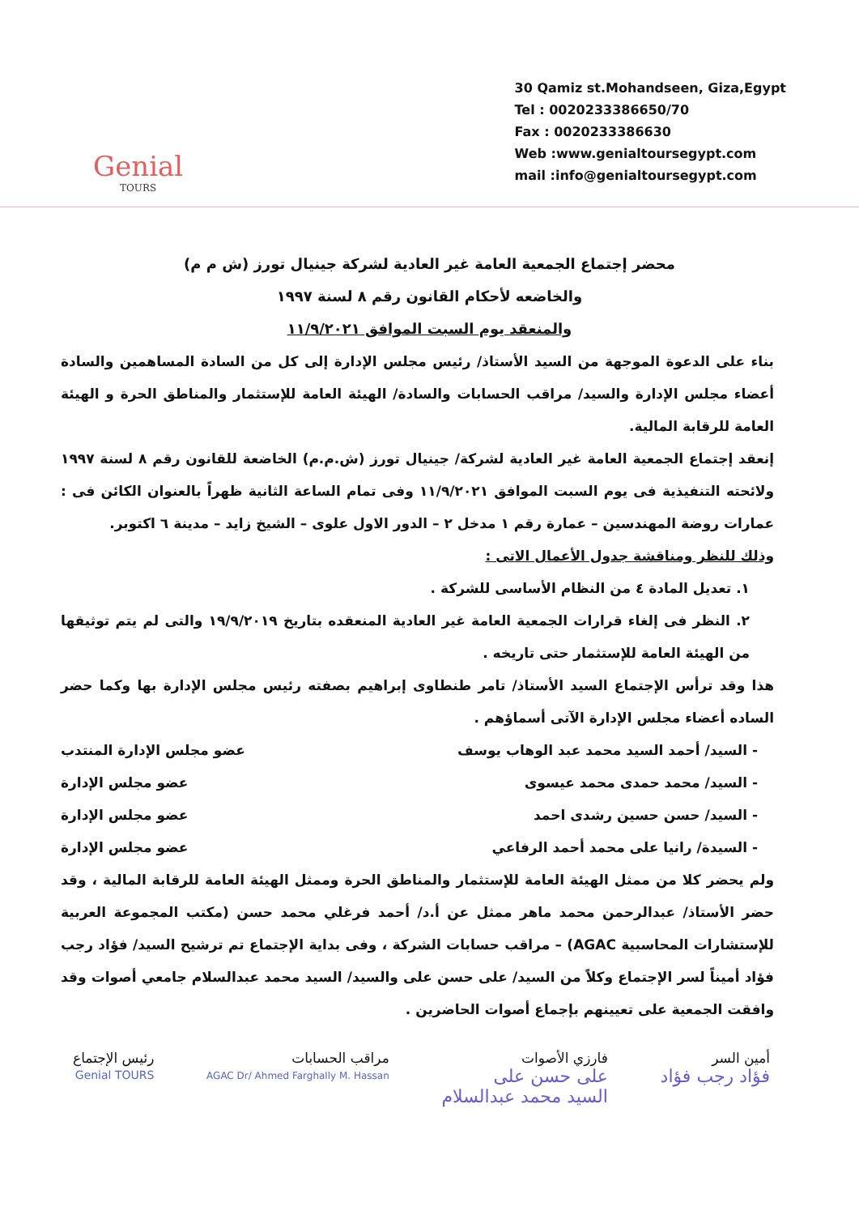Genial
TOURS
30 Qamiz st.Mohandseen, Giza,Egypt
Tel : 0020233386650/70
Fax : 0020233386630
Web :www.genialtoursegypt.com
mail :info@genialtoursegypt.com
محضر إجتماع الجمعية العامة غير العادية لشركة جينيال تورز (ش م م)
والخاضعه لأحكام القانون رقم ٨ لسنة ١٩٩٧
والمنعقد يوم السبت الموافق ١١/٩/٢٠٢١
بناء على الدعوة الموجهة من السيد الأستاذ/ رئيس مجلس الإدارة إلى كل من السادة المساهمين والسادة أعضاء مجلس الإدارة والسيد/ مراقب الحسابات والسادة/ الهيئة العامة للإستثمار والمناطق الحرة و الهيئة العامة للرقابة المالية.
إنعقد إجتماع الجمعية العامة غير العادية لشركة/ جينيال تورز (ش.م.م) الخاضعة للقانون رقم ٨ لسنة ١٩٩٧ ولائحته التنفيذية فى يوم السبت الموافق ١١/٩/٢٠٢١ وفى تمام الساعة الثانية ظهراً بالعنوان الكائن فى : عمارات روضة المهندسين – عمارة رقم ١ مدخل ٢ – الدور الاول علوى – الشيخ زايد – مدينة ٦ اكتوبر.
وذلك للنظر ومناقشة جدول الأعمال الاتى :
١. تعديل المادة ٤ من النظام الأساسى للشركة .
٢. النظر فى إلغاء قرارات الجمعية العامة غير العادية المنعقده بتاريخ ١٩/٩/٢٠١٩ والتى لم يتم توثيقها من الهيئة العامة للإستثمار حتى تاريخه .
هذا وقد ترأس الإجتماع السيد الأستاذ/ تامر طنطاوى إبراهيم بصفته رئيس مجلس الإدارة بها وكما حضر الساده أعضاء مجلس الإدارة الآتى أسماؤهم .
- السيد/ أحمد السيد محمد عبد الوهاب يوسف عضو مجلس الإدارة المنتدب
- السيد/ محمد حمدى محمد عيسوى عضو مجلس الإدارة
- السيد/ حسن حسين رشدى احمد عضو مجلس الإدارة
- السيدة/ رانيا على محمد أحمد الرفاعي عضو مجلس الإدارة
ولم يحضر كلا من ممثل الهيئة العامة للإستثمار والمناطق الحرة وممثل الهيئة العامة للرقابة المالية ، وقد حضر الأستاذ/ عبدالرحمن محمد ماهر ممثل عن أ.د/ أحمد فرغلي محمد حسن (مكتب المجموعة العربية للإستشارات المحاسبية AGAC) – مراقب حسابات الشركة ، وفى بداية الإجتماع تم ترشيح السيد/ فؤاد رجب فؤاد أميناً لسر الإجتماع وكلاً من السيد/ على حسن على والسيد/ السيد محمد عبدالسلام جامعي أصوات وقد وافقت الجمعية على تعيينهم بإجماع أصوات الحاضرين .
أمين السر
فؤاد رجب فؤاد
فارزي الأصوات
على حسن على
السيد محمد عبدالسلام
مراقب الحسابات
AGAC Dr/ Ahmed Farghally M. Hassan
رئيس الإجتماع
Genial TOURS